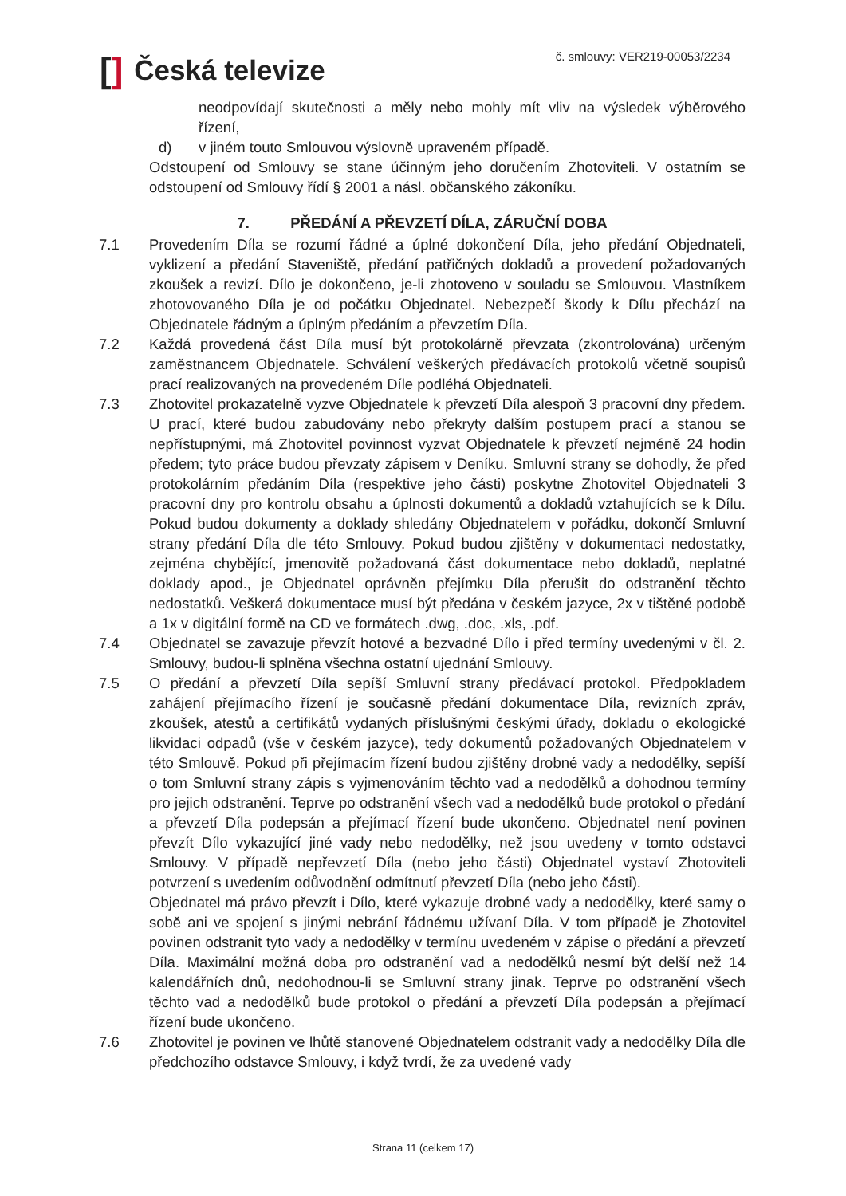[] Česká televize
č. smlouvy: VER219-00053/2234
neodpovídají skutečnosti a měly nebo mohly mít vliv na výsledek výběrového řízení,
d) v jiném touto Smlouvou výslovně upraveném případě.
Odstoupení od Smlouvy se stane účinným jeho doručením Zhotoviteli. V ostatním se odstoupení od Smlouvy řídí § 2001 a násl. občanského zákoníku.
7. PŘEDÁNÍ A PŘEVZETÍ DÍLA, ZÁRUČNÍ DOBA
7.1 Provedením Díla se rozumí řádné a úplné dokončení Díla, jeho předání Objednateli, vyklizení a předání Staveniště, předání patřičných dokladů a provedení požadovaných zkoušek a revizí. Dílo je dokončeno, je-li zhotoveno v souladu se Smlouvou. Vlastníkem zhotovovaného Díla je od počátku Objednatel. Nebezpečí škody k Dílu přechází na Objednatele řádným a úplným předáním a převzetím Díla.
7.2 Každá provedená část Díla musí být protokolárně převzata (zkontrolována) určeným zaměstnancem Objednatele. Schválení veškerých předávacích protokolů včetně soupisů prací realizovaných na provedeném Díle podléhá Objednateli.
7.3 Zhotovitel prokazatelně vyzve Objednatele k převzetí Díla alespoň 3 pracovní dny předem. U prací, které budou zabudovány nebo překryty dalším postupem prací a stanou se nepřístupnými, má Zhotovitel povinnost vyzvat Objednatele k převzetí nejméně 24 hodin předem; tyto práce budou převzaty zápisem v Deníku. Smluvní strany se dohodly, že před protokolárním předáním Díla (respektive jeho části) poskytne Zhotovitel Objednateli 3 pracovní dny pro kontrolu obsahu a úplnosti dokumentů a dokladů vztahujících se k Dílu. Pokud budou dokumenty a doklady shledány Objednatelem v pořádku, dokončí Smluvní strany předání Díla dle této Smlouvy. Pokud budou zjištěny v dokumentaci nedostatky, zejména chybějící, jmenovitě požadovaná část dokumentace nebo dokladů, neplatné doklady apod., je Objednatel oprávněn přejímku Díla přerušit do odstranění těchto nedostatků. Veškerá dokumentace musí být předána v českém jazyce, 2x v tištěné podobě a 1x v digitální formě na CD ve formátech .dwg, .doc, .xls, .pdf.
7.4 Objednatel se zavazuje převzít hotové a bezvadné Dílo i před termíny uvedenými v čl. 2. Smlouvy, budou-li splněna všechna ostatní ujednání Smlouvy.
7.5 O předání a převzetí Díla sepíší Smluvní strany předávací protokol. Předpokladem zahájení přejímacího řízení je současně předání dokumentace Díla, revizních zpráv, zkoušek, atestů a certifikátů vydaných příslušnými českými úřady, dokladu o ekologické likvidaci odpadů (vše v českém jazyce), tedy dokumentů požadovaných Objednatelem v této Smlouvě. Pokud při přejímacím řízení budou zjištěny drobné vady a nedodělky, sepíší o tom Smluvní strany zápis s vyjmenováním těchto vad a nedodělků a dohodnou termíny pro jejich odstranění. Teprve po odstranění všech vad a nedodělků bude protokol o předání a převzetí Díla podepsán a přejímací řízení bude ukončeno. Objednatel není povinen převzít Dílo vykazující jiné vady nebo nedodělky, než jsou uvedeny v tomto odstavci Smlouvy. V případě nepřevzetí Díla (nebo jeho části) Objednatel vystaví Zhotoviteli potvrzení s uvedením odůvodnění odmítnutí převzetí Díla (nebo jeho části).
Objednatel má právo převzít i Dílo, které vykazuje drobné vady a nedodělky, které samy o sobě ani ve spojení s jinými nebrání řádnému užívaní Díla. V tom případě je Zhotovitel povinen odstranit tyto vady a nedodělky v termínu uvedeném v zápise o předání a převzetí Díla. Maximální možná doba pro odstranění vad a nedodělků nesmí být delší než 14 kalendářních dnů, nedohodnou-li se Smluvní strany jinak. Teprve po odstranění všech těchto vad a nedodělků bude protokol o předání a převzetí Díla podepsán a přejímací řízení bude ukončeno.
7.6 Zhotovitel je povinen ve lhůtě stanovené Objednatelem odstranit vady a nedodělky Díla dle předchozího odstavce Smlouvy, i když tvrdí, že za uvedené vady
Strana 11 (celkem 17)